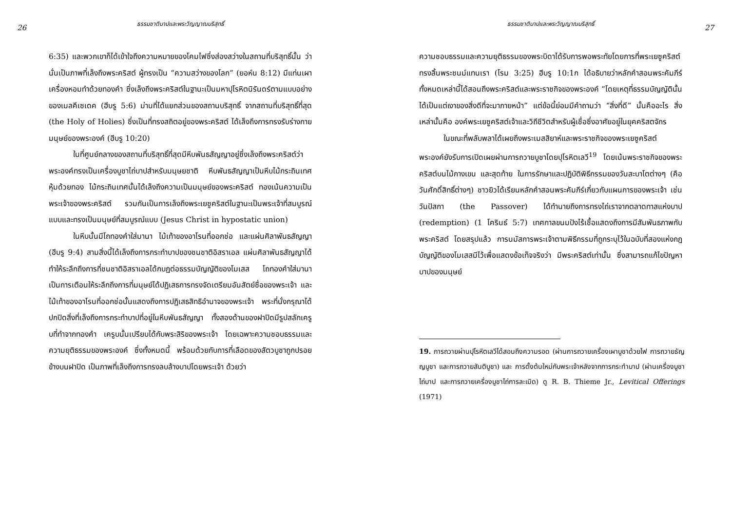26 ธรรมชาติบาปและพระวิญญาณบริสุทธิ์
6:35) และพวกเขาก็ได้เข้าใจถึงความหมายของโคมไฟซึ่งส่องสว่างในสถานที่บริสุทธิ์นั้น ว่านั่นเป็นภาพที่เล็งถึงพระคริสต์ ผู้ทรงเป็น “ความสว่างของโลก” (ยอห์น 8:12) มีแท่นเผาเครื่องหอมทำด้วยทองคำ ซึ่งเล็งถึงพระคริสต์ในฐานะเป็นมหาปุโรหิตนิรันดร์ตามแบบอย่างของเมลคีเซเดค (ฮีบรู 5:6) ม่านที่ได้แยกส่วนของสถานบริสุทธิ์ จากสถานที่บริสุทธิ์ที่สุด (the Holy of Holies) ซึ่งเป็นที่ทรงสถิตอยู่ของพระคริสต์ ได้เล็งถึงการทรงรับร่างกายมนุษย์ของพระองค์ (ฮีบรู 10:20)
ในที่ศูนย์กลางของสถานที่บริสุทธิ์ที่สุดมีหีบพันธสัญญาอยู่ซึ่งเล็งถึงพระคริสต์ว่าพระองค์ทรงเป็นเครื่องบูชาไถ่บาปสำหรับมนุษยชาติ หีบพันธสัญญาเป็นหีบไม้กระถินเทศหุ้มด้วยทอง ไม้กระถินเทศนั้นได้เล็งถึงความเป็นมนุษย์ของพระคริสต์ ทองเน้นความเป็นพระเจ้าของพระคริสต์ รวมกันเป็นการเล็งถึงพระเยซูคริสต์ในฐานะเป็นพระเจ้าที่สมบูรณ์แบบและทรงเป็นมนุษย์ที่สมบูรณ์แบบ (Jesus Christ in hypostatic union)
ในหีบนั้นมีโถทองคำใส่มานา ไม้เท้าของอาโรนที่ออกช่อ และแผ่นศิลาพันธสัญญา (ฮีบรู 9:4) สามสิ่งนี้ได้เล็งถึงการกระทำบาปของชนชาติอิสราเอล แผ่นศิลาพันธสัญญาได้ทำให้ระลึกถึงการที่ชนชาติอิสราเอลได้กบฏต่อธรรมบัญญัติของโมเสส โถทองคำใส่มานาเป็นการเตือนให้ระลึกถึงการที่มนุษย์ได้ปฏิเสธการทรงจัดเตรียมอันสัตย์ซื่อของพระเจ้า และไม้เท้าของอาโรนที่ออกช่อนั้นแสดงถึงการปฏิเสธสิทธิอำนาจของพระเจ้า พระที่นั่งกรุณาได้ปกปิดสิ่งที่เล็งถึงการกระทำบาปที่อยู่ในหีบพันธสัญญา ทั้งสองด้านของฝาปิดมีรูปสลักเครูบที่ทำจากทองคำ เครูบนั้นเปรียบได้กับพระสิริของพระเจ้า โดยเฉพาะความชอบธรรมและความยุติธรรมของพระองค์ ซึ่งทั้งหมดนี้ พร้อมด้วยกับการที่เลือดของสัตวบูชาถูกปรอยข้างบนฝาปิด เป็นภาพที่เล็งถึงการทรงลบล้างบาปโดยพระเจ้า ด้วยว่า
27 ธรรมชาติบาปและพระวิญญาณบริสุทธิ์
ความชอบธรรมและความยุติธรรมของพระบิดาได้รับการพอพระทัยโดยการที่พระเยซูคริสต์ทรงสิ้นพระชนม์แทนเรา (โรม 3:25) ฮีบรู 10:1ก ได้อธิบายว่าหลักคำสอนพระคัมภีร์ทั้งหมดเหล่านี้ได้สอนถึงพระคริสต์และพระราชกิจของพระองค์ “โดยเหตุที่ธรรมบัญญัตินั้นได้เป็นแต่เงาของสิ่งดีที่จะมาภายหน้า” แต่ข้อนี้ย่อมมีคำถามว่า “สิ่งที่ดี” นั้นคืออะไร สิ่งเหล่านั้นคือ องค์พระเยซูคริสต์เจ้าและวิถีชีวิตสำหรับผู้เชื่อซึ่งอาศัยอยู่ในยุคคริสตจักร
ในขณะที่พลับพลาได้เผยถึงพระเมสสิยาห์และพระราชกิจของพระเยซูคริสต์ พระองค์ยังรับการเปิดเผยผ่านการถวายบูชาโดยปุโรหิตเลวี<sup>19</sup> โดยเน้นพระราชกิจของพระคริสต์บนไม้กางเขน และสุดท้าย ในการรักษาและปฏิบัติพิธีกรรมของวันสะบาโตต่างๆ (คือวันศักดิ์สิทธิ์ต่างๆ) ชาวยิวได้เรียนหลักคำสอนพระคัมภีร์เกี่ยวกับแผนการของพระเจ้า เช่น วันปัสกา (the Passover) ได้ทำนายถึงการทรงไถ่เราจากตลาดทาสแห่งบาป (redemption) (1 โครินธ์ 5:7) เทศกาลขนมปังไร้เชื้อแสดงถึงการมีสัมพันธภาพกับพระคริสต์ โดยสรุปแล้ว การนมัสการพระเจ้าตามพิธีกรรมที่ถูกระบุไว้ในฉบับที่สองแห่งกฎบัญญัติของโมเสสมีไว้เพื่อแสดงข้อเท็จจริงว่า มีพระคริสต์เท่านั้น ซึ่งสามารถแก้ไขปัญหาบาปของมนุษย์
19. การถวายผ่านปุโรหิตเลวีได้สอนถึงความรอด (ผ่านการถวายเครื่องเผาบูชาด้วยไฟ การถวายธัญญบูชา และการถวายสันติบูชา) และ การตั้งต้นใหม่กับพระเจ้าหลังจากการกระทำบาป (ผ่านเครื่องบูชาไถ่บาป และการถวายเครื่องบูชาไถ่การละเมิด) ดู R. B. Thieme Jr., Levitical Offerings (1971)